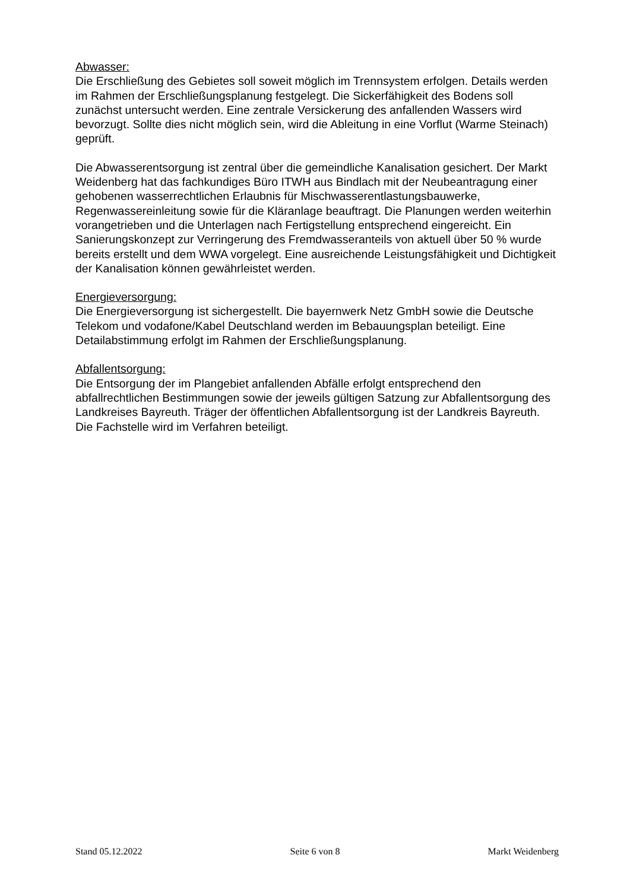Abwasser:
Die Erschließung des Gebietes soll soweit möglich im Trennsystem erfolgen. Details werden im Rahmen der Erschließungsplanung festgelegt. Die Sickerfähigkeit des Bodens soll zunächst untersucht werden. Eine zentrale Versickerung des anfallenden Wassers wird bevorzugt. Sollte dies nicht möglich sein, wird die Ableitung in eine Vorflut (Warme Steinach) geprüft.
Die Abwasserentsorgung ist zentral über die gemeindliche Kanalisation gesichert. Der Markt Weidenberg hat das fachkundiges Büro ITWH aus Bindlach mit der Neubeantragung einer gehobenen wasserrechtlichen Erlaubnis für Mischwasserentlastungsbauwerke, Regenwassereinleitung sowie für die Kläranlage beauftragt. Die Planungen werden weiterhin vorangetrieben und die Unterlagen nach Fertigstellung entsprechend eingereicht. Ein Sanierungskonzept zur Verringerung des Fremdwasseranteils von aktuell über 50 % wurde bereits erstellt und dem WWA vorgelegt. Eine ausreichende Leistungsfähigkeit und Dichtigkeit der Kanalisation können gewährleistet werden.
Energieversorgung:
Die Energieversorgung ist sichergestellt. Die bayernwerk Netz GmbH sowie die Deutsche Telekom und vodafone/Kabel Deutschland werden im Bebauungsplan beteiligt. Eine Detailabstimmung erfolgt im Rahmen der Erschließungsplanung.
Abfallentsorgung:
Die Entsorgung der im Plangebiet anfallenden Abfälle erfolgt entsprechend den abfallrechtlichen Bestimmungen sowie der jeweils gültigen Satzung zur Abfallentsorgung des Landkreises Bayreuth. Träger der öffentlichen Abfallentsorgung ist der Landkreis Bayreuth. Die Fachstelle wird im Verfahren beteiligt.
Stand 05.12.2022 Seite 6 von 8 Markt Weidenberg